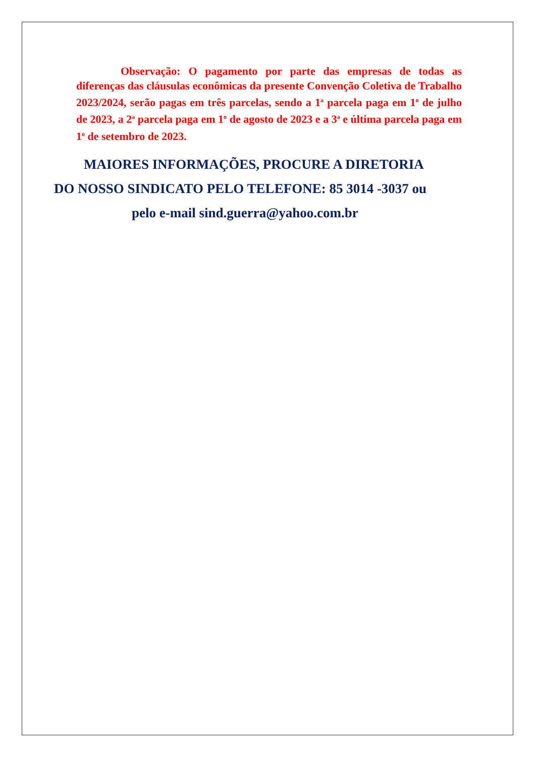Observação: O pagamento por parte das empresas de todas as diferenças das cláusulas econômicas da presente Convenção Coletiva de Trabalho 2023/2024, serão pagas em três parcelas, sendo a 1<sup>a</sup> parcela paga em 1<sup>o</sup> de julho de 2023, a 2<sup>a</sup> parcela paga em 1<sup>o</sup> de agosto de 2023 e a 3<sup>a</sup> e última parcela paga em 1<sup>o</sup> de setembro de 2023.
MAIORES INFORMAÇÕES, PROCURE A DIRETORIA
DO NOSSO SINDICATO PELO TELEFONE: 85 3014 -3037 ou
pelo e-mail sind.guerra@yahoo.com.br